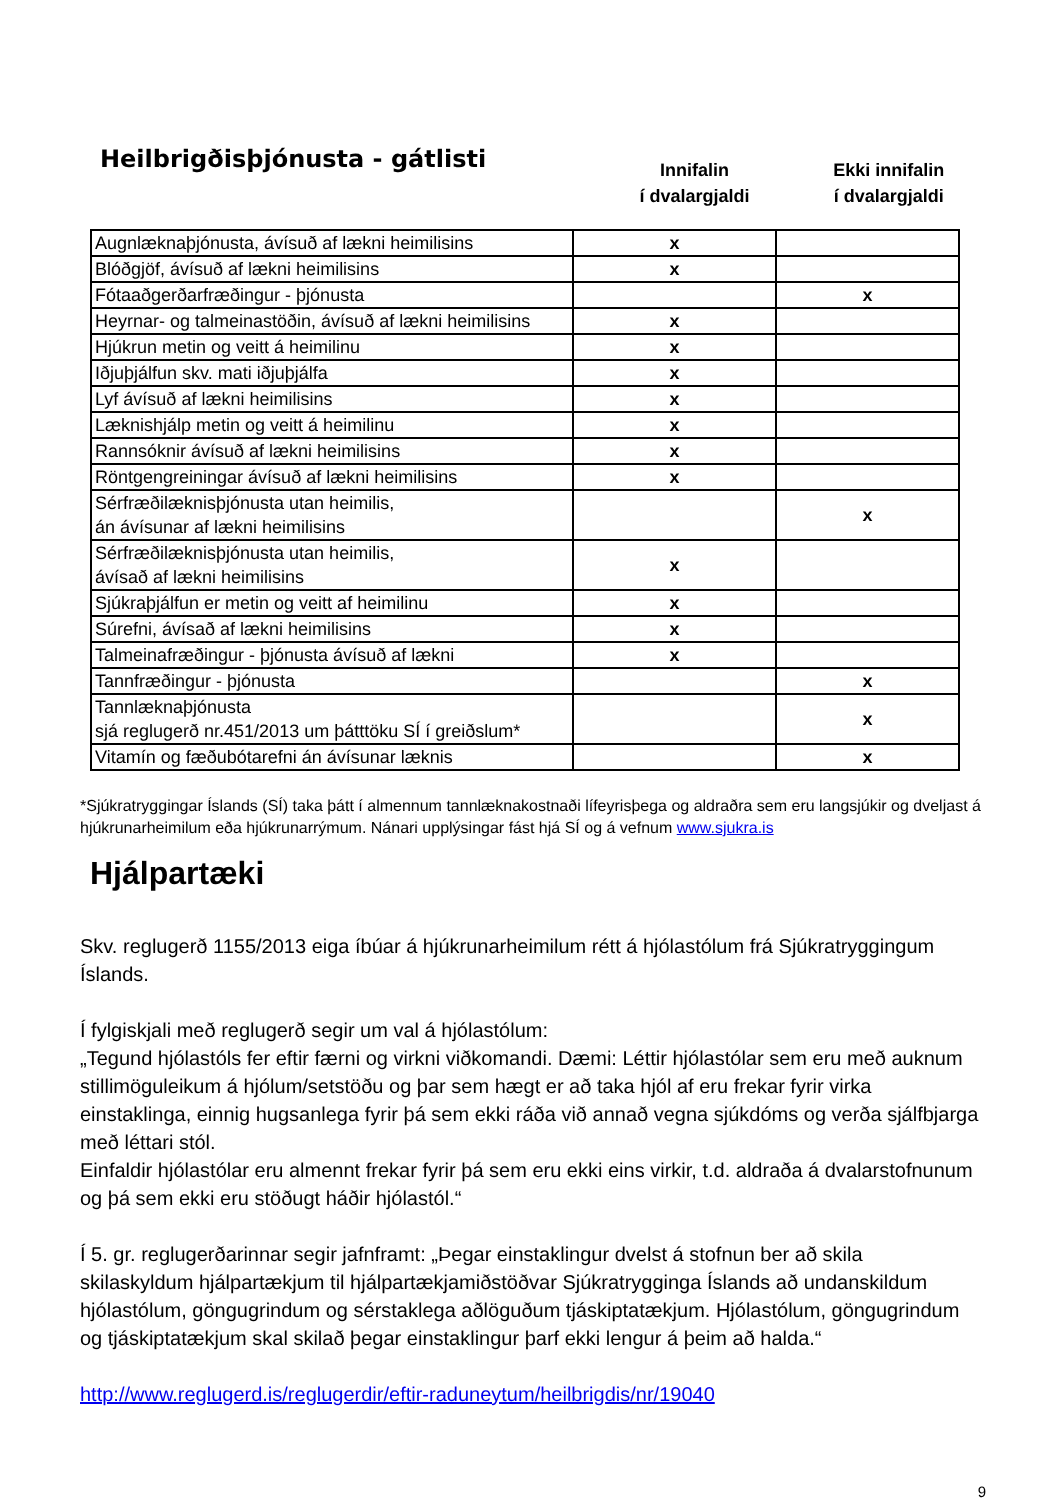Heilbrigðisþjónusta - gátlisti
Innifalin
í dvalargjaldi
Ekki innifalin
í dvalargjaldi
| Augnlæknaþjónusta, ávísuð af lækni heimilisins | x | |
| Blóðgjöf, ávísuð af lækni heimilisins | x | |
| Fótaaðgerðarfræðingur - þjónusta | | x |
| Heyrnar- og talmeinastöðin, ávísuð af lækni heimilisins | x | |
| Hjúkrun metin og veitt á heimilinu | x | |
| Iðjuþjálfun skv. mati iðjuþjálfa | x | |
| Lyf ávísuð af lækni heimilisins | x | |
| Læknishjálp metin og veitt á heimilinu | x | |
| Rannsóknir ávísuð af lækni heimilisins | x | |
| Röntgengreiningar ávísuð af lækni heimilisins | x | |
| Sérfræðilæknisþjónusta utan heimilis, án ávísunar af lækni heimilisins | | x |
| Sérfræðilæknisþjónusta utan heimilis, ávísað af lækni heimilisins | x | |
| Sjúkraþjálfun er metin og veitt af heimilinu | x | |
| Súrefni, ávísað af lækni heimilisins | x | |
| Talmeinafræðingur - þjónusta ávísuð af lækni | x | |
| Tannfræðingur - þjónusta | | x |
| Tannlæknaþjónusta sjá reglugerð nr.451/2013 um þátttöku SÍ í greiðslum* | | x |
| Vitamín og fæðubótarefni án ávísunar læknis | | x |
*Sjúkratryggingar Íslands (SÍ) taka þátt í almennum tannlæknakostnaði lífeyrisþega og aldraðra sem eru langsjúkir og dveljast á hjúkrunarheimilum eða hjúkrunarrýmum. Nánari upplýsingar fást hjá SÍ og á vefnum www.sjukra.is
Hjálpartæki
Skv. reglugerð 1155/2013 eiga íbúar á hjúkrunarheimilum rétt á hjólastólum frá Sjúkratryggingum Íslands.
Í fylgiskjali með reglugerð segir um val á hjólastólum:
„Tegund hjólastóls fer eftir færni og virkni viðkomandi. Dæmi: Léttir hjólastólar sem eru með auknum stillimöguleikum á hjólum/setstöðu og þar sem hægt er að taka hjól af eru frekar fyrir virka einstaklinga, einnig hugsanlega fyrir þá sem ekki ráða við annað vegna sjúkdóms og verða sjálfbjarga með léttari stól.
Einfaldir hjólastólar eru almennt frekar fyrir þá sem eru ekki eins virkir, t.d. aldraða á dvalarstofnunum og þá sem ekki eru stöðugt háðir hjólastól.“
Í 5. gr. reglugerðarinnar segir jafnframt: „Þegar einstaklingur dvelst á stofnun ber að skila skilaskyldum hjálpartækjum til hjálpartækjamiðstöðvar Sjúkratrygginga Íslands að undanskildum hjólastólum, göngugrindum og sérstaklega aðlöguðum tjáskiptatækjum. Hjólastólum, göngugrindum og tjáskiptatækjum skal skilað þegar einstaklingur þarf ekki lengur á þeim að halda.“
http://www.reglugerd.is/reglugerdir/eftir-raduneytum/heilbrigdis/nr/19040
9